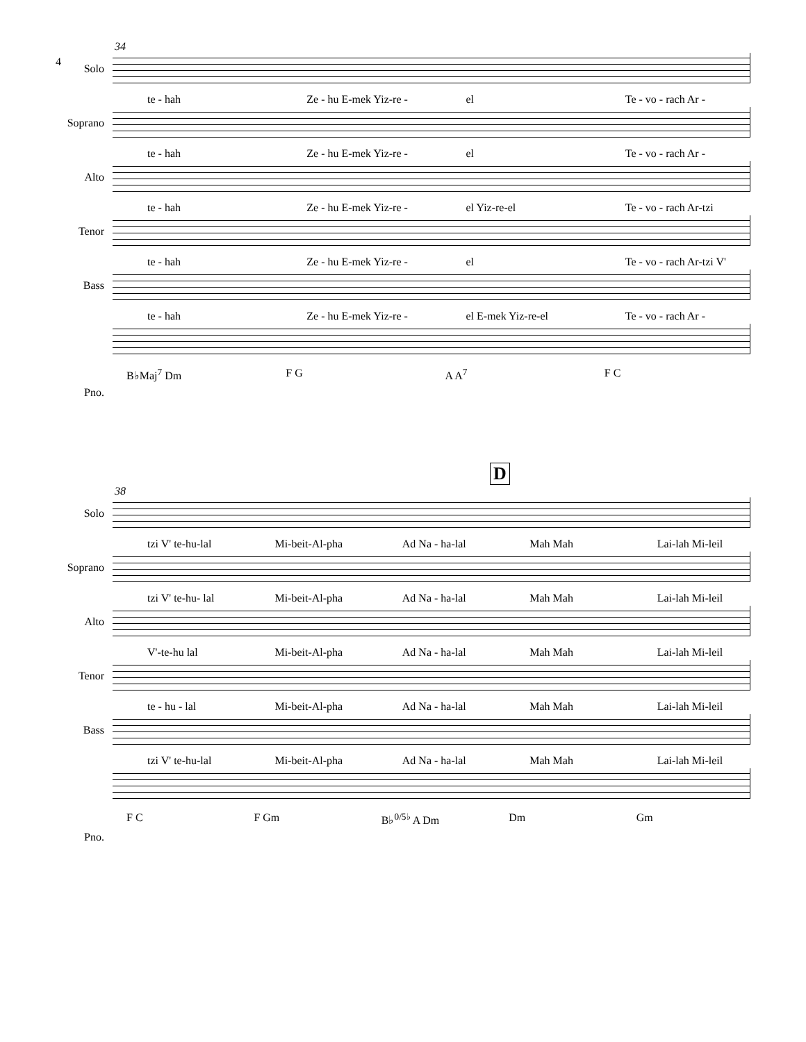4
34
Solo
te - hah Ze - hu E-mek Yiz-re - el Te - vo - rach Ar -
Soprano
te - hah Ze - hu E-mek Yiz-re - el Te - vo - rach Ar -
Alto
te - hah Ze - hu E-mek Yiz-re - el Yiz-re-el Te - vo - rach Ar-tzi
Tenor
te - hah Ze - hu E-mek Yiz-re - el Te - vo - rach Ar-tzi V'
Bass
te - hah Ze - hu E-mek Yiz-re - el E-mek Yiz-re-el Te - vo - rach Ar -
Pno.
B♭Maj<sup>7</sup> Dm F G A A<sup>7</sup> F C
D
38
Solo
tzi V' te-hu-lal Mi-beit-Al-pha Ad Na - ha-lal Mah Mah Lai-lah Mi-leil
Soprano
tzi V' te-hu- lal Mi-beit-Al-pha Ad Na - ha-lal Mah Mah Lai-lah Mi-leil
Alto
V'-te-hu lal Mi-beit-Al-pha Ad Na - ha-lal Mah Mah Lai-lah Mi-leil
Tenor
te - hu - lal Mi-beit-Al-pha Ad Na - ha-lal Mah Mah Lai-lah Mi-leil
Bass
tzi V' te-hu-lal Mi-beit-Al-pha Ad Na - ha-lal Mah Mah Lai-lah Mi-leil
Pno.
F C F Gm B♭<sup>0/5♭</sup> A Dm Dm Gm